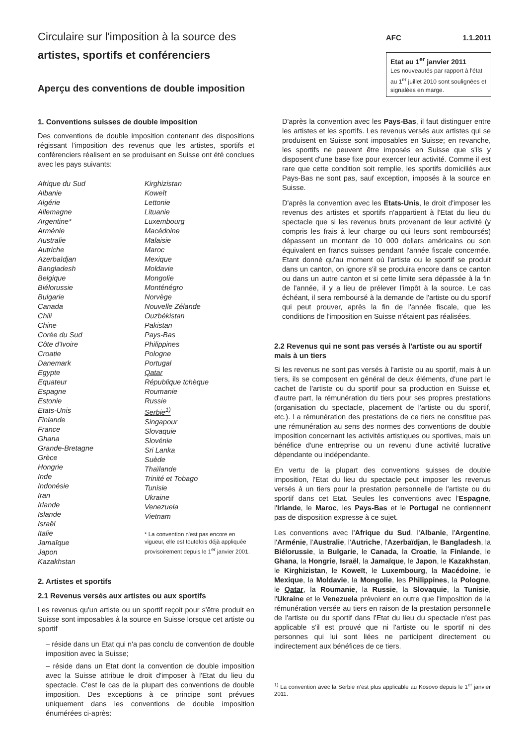Circulaire sur l'imposition à la source des
artistes, sportifs et conférenciers
Aperçu des conventions de double imposition
AFC 1.1.2011
Etat au 1<sup>er</sup> janvier 2011
Les nouveautés par rapport à l'état au 1<sup>er</sup> juillet 2010 sont soulignées et signalées en marge.
1. Conventions suisses de double imposition
Des conventions de double imposition contenant des dispositions régissant l'imposition des revenus que les artistes, sportifs et conférenciers réalisent en se produisant en Suisse ont été conclues avec les pays suivants:
Afrique du Sud
Albanie
Algérie
Allemagne
Argentine*
Arménie
Australie
Autriche
Azerbaïdjan
Bangladesh
Belgique
Biélorussie
Bulgarie
Canada
Chili
Chine
Corée du Sud
Côte d'Ivoire
Croatie
Danemark
Egypte
Equateur
Espagne
Estonie
Etats-Unis
Finlande
France
Ghana
Grande-Bretagne
Grèce
Hongrie
Inde
Indonésie
Iran
Irlande
Islande
Israël
Italie
Jamaïque
Japon
Kazakhstan
Kirghizistan
Koweït
Lettonie
Lituanie
Luxembourg
Macédoine
Malaisie
Maroc
Mexique
Moldavie
Mongolie
Monténégro
Norvège
Nouvelle Zélande
Ouzbékistan
Pakistan
Pays-Bas
Philippines
Pologne
Portugal
Qatar
République tchèque
Roumanie
Russie
Serbie<sup>1)</sup>
Singapour
Slovaquie
Slovénie
Sri Lanka
Suède
Thaïlande
Trinité et Tobago
Tunisie
Ukraine
Venezuela
Vietnam
* La convention n'est pas encore en vigueur, elle est toutefois déjà appliquée provisoirement depuis le 1<sup>er</sup> janvier 2001.
2. Artistes et sportifs
2.1 Revenus versés aux artistes ou aux sportifs
Les revenus qu'un artiste ou un sportif reçoit pour s'être produit en Suisse sont imposables à la source en Suisse lorsque cet artiste ou sportif
– réside dans un Etat qui n'a pas conclu de convention de double imposition avec la Suisse;
– réside dans un Etat dont la convention de double imposition avec la Suisse attribue le droit d'imposer à l'Etat du lieu du spectacle. C'est le cas de la plupart des conventions de double imposition. Des exceptions à ce principe sont prévues uniquement dans les conventions de double imposition énumérées ci-après:
D'après la convention avec les Pays-Bas, il faut distinguer entre les artistes et les sportifs. Les revenus versés aux artistes qui se produisent en Suisse sont imposables en Suisse; en revanche, les sportifs ne peuvent être imposés en Suisse que s'ils y disposent d'une base fixe pour exercer leur activité. Comme il est rare que cette condition soit remplie, les sportifs domiciliés aux Pays-Bas ne sont pas, sauf exception, imposés à la source en Suisse.
D'après la convention avec les Etats-Unis, le droit d'imposer les revenus des artistes et sportifs n'appartient à l'Etat du lieu du spectacle que si les revenus bruts provenant de leur activité (y compris les frais à leur charge ou qui leurs sont remboursés) dépassent un montant de 10 000 dollars américains ou son équivalent en francs suisses pendant l'année fiscale concernée. Etant donné qu'au moment où l'artiste ou le sportif se produit dans un canton, on ignore s'il se produira encore dans ce canton ou dans un autre canton et si cette limite sera dépassée à la fin de l'année, il y a lieu de prélever l'impôt à la source. Le cas échéant, il sera remboursé à la demande de l'artiste ou du sportif qui peut prouver, après la fin de l'année fiscale, que les conditions de l'imposition en Suisse n'étaient pas réalisées.
2.2 Revenus qui ne sont pas versés à l'artiste ou au sportif mais à un tiers
Si les revenus ne sont pas versés à l'artiste ou au sportif, mais à un tiers, ils se composent en général de deux éléments, d'une part le cachet de l'artiste ou du sportif pour sa production en Suisse et, d'autre part, la rémunération du tiers pour ses propres prestations (organisation du spectacle, placement de l'artiste ou du sportif, etc.). La rémunération des prestations de ce tiers ne constitue pas une rémunération au sens des normes des conventions de double imposition concernant les activités artistiques ou sportives, mais un bénéfice d'une entreprise ou un revenu d'une activité lucrative dépendante ou indépendante.
En vertu de la plupart des conventions suisses de double imposition, l'Etat du lieu du spectacle peut imposer les revenus versés à un tiers pour la prestation personnelle de l'artiste ou du sportif dans cet Etat. Seules les conventions avec l'Espagne, l'Irlande, le Maroc, les Pays-Bas et le Portugal ne contiennent pas de disposition expresse à ce sujet.
Les conventions avec l'Afrique du Sud, l'Albanie, l'Argentine, l'Arménie, l'Australie, l'Autriche, l'Azerbaïdjan, le Bangladesh, la Biélorussie, la Bulgarie, le Canada, la Croatie, la Finlande, le Ghana, la Hongrie, Israël, la Jamaïque, le Japon, le Kazakhstan, le Kirghizistan, le Koweït, le Luxembourg, la Macédoine, le Mexique, la Moldavie, la Mongolie, les Philippines, la Pologne, le Qatar, la Roumanie, la Russie, la Slovaquie, la Tunisie, l'Ukraine et le Venezuela prévoient en outre que l'imposition de la rémunération versée au tiers en raison de la prestation personnelle de l'artiste ou du sportif dans l'Etat du lieu du spectacle n'est pas applicable s'il est prouvé que ni l'artiste ou le sportif ni des personnes qui lui sont liées ne participent directement ou indirectement aux bénéfices de ce tiers.
<sup>1)</sup> La convention avec la Serbie n’est plus applicable au Kosovo depuis le 1<sup>er</sup> janvier 2011.